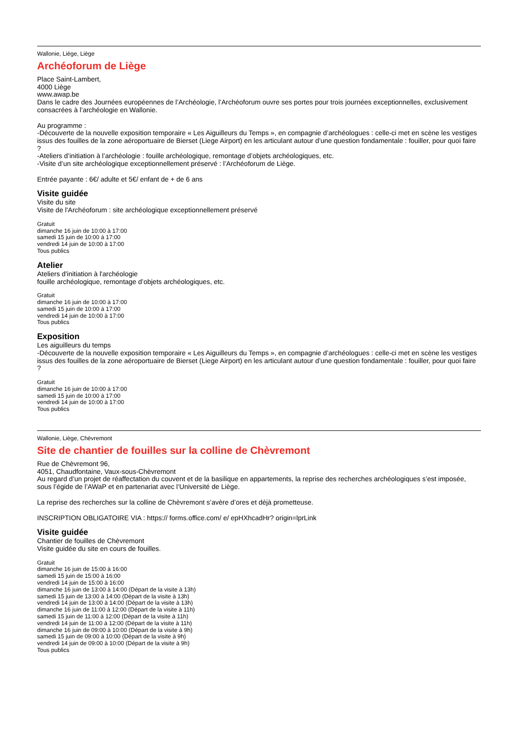Wallonie, Liège, Liège
Archéoforum de Liège
Place Saint-Lambert,
4000 Liège
www.awap.be
Dans le cadre des Journées européennes de l’Archéologie, l’Archéoforum ouvre ses portes pour trois journées exceptionnelles, exclusivement consacrées à l’archéologie en Wallonie.
Au programme :
-Découverte de la nouvelle exposition temporaire « Les Aiguilleurs du Temps », en compagnie d’archéologues : celle-ci met en scène les vestiges issus des fouilles de la zone aéroportuaire de Bierset (Liege Airport) en les articulant autour d’une question fondamentale : fouiller, pour quoi faire ?
-Ateliers d’initiation à l’archéologie : fouille archéologique, remontage d’objets archéologiques, etc.
-Visite d’un site archéologique exceptionnellement préservé : l’Archéoforum de Liège.
Entrée payante : 6€/ adulte et 5€/ enfant de + de 6 ans
Visite guidée
Visite du site
Visite de l'Archéoforum : site archéologique exceptionnellement préservé
Gratuit
dimanche 16 juin de 10:00 à 17:00
samedi 15 juin de 10:00 à 17:00
vendredi 14 juin de 10:00 à 17:00
Tous publics
Atelier
Ateliers d'initiation à l'archéologie
fouille archéologique, remontage d’objets archéologiques, etc.
Gratuit
dimanche 16 juin de 10:00 à 17:00
samedi 15 juin de 10:00 à 17:00
vendredi 14 juin de 10:00 à 17:00
Tous publics
Exposition
Les aiguilleurs du temps
-Découverte de la nouvelle exposition temporaire « Les Aiguilleurs du Temps », en compagnie d’archéologues : celle-ci met en scène les vestiges issus des fouilles de la zone aéroportuaire de Bierset (Liege Airport) en les articulant autour d’une question fondamentale : fouiller, pour quoi faire ?
Gratuit
dimanche 16 juin de 10:00 à 17:00
samedi 15 juin de 10:00 à 17:00
vendredi 14 juin de 10:00 à 17:00
Tous publics
Wallonie, Liège, Chèvremont
Site de chantier de fouilles sur la colline de Chèvremont
Rue de Chèvremont 96,
4051, Chaudfontaine, Vaux-sous-Chèvremont
Au regard d’un projet de réaffectation du couvent et de la basilique en appartements, la reprise des recherches archéologiques s’est imposée, sous l’égide de l’AWaP et en partenariat avec l’Université de Liège.
La reprise des recherches sur la colline de Chèvremont s’avère d’ores et déjà prometteuse.
INSCRIPTION OBLIGATOIRE VIA : https:// forms.office.com/ e/ epHXhcadHr? origin=lprLink
Visite guidée
Chantier de fouilles de Chèvremont
Visite guidée du site en cours de fouilles.
Gratuit
dimanche 16 juin de 15:00 à 16:00
samedi 15 juin de 15:00 à 16:00
vendredi 14 juin de 15:00 à 16:00
dimanche 16 juin de 13:00 à 14:00 (Départ de la visite à 13h)
samedi 15 juin de 13:00 à 14:00 (Départ de la visite à 13h)
vendredi 14 juin de 13:00 à 14:00 (Départ de la visite à 13h)
dimanche 16 juin de 11:00 à 12:00 (Départ de la visite à 11h)
samedi 15 juin de 11:00 à 12:00 (Départ de la visite à 11h)
vendredi 14 juin de 11:00 à 12:00 (Départ de la visite à 11h)
dimanche 16 juin de 09:00 à 10:00 (Départ de la visite à 9h)
samedi 15 juin de 09:00 à 10:00 (Départ de la visite à 9h)
vendredi 14 juin de 09:00 à 10:00 (Départ de la visite à 9h)
Tous publics